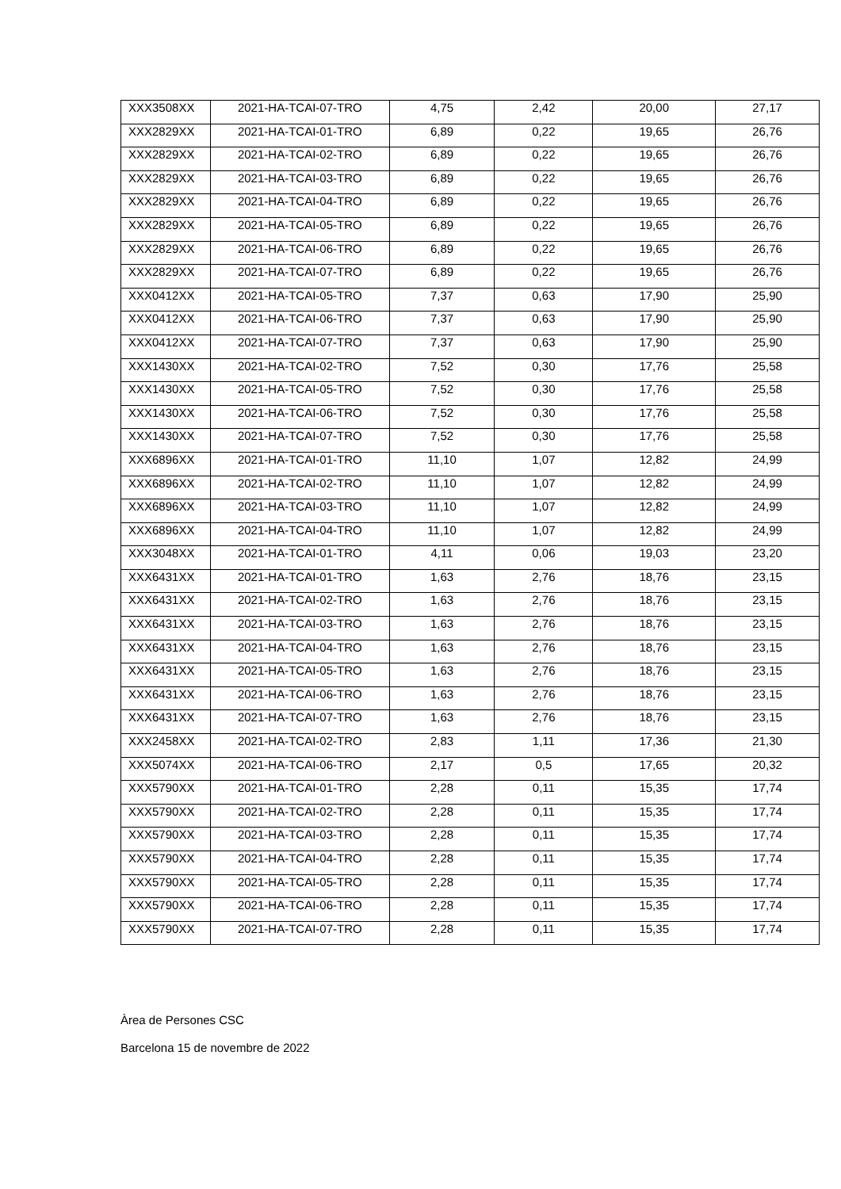| XXX3508XX | 2021-HA-TCAI-07-TRO | 4,75 | 2,42 | 20,00 | 27,17 |
| XXX2829XX | 2021-HA-TCAI-01-TRO | 6,89 | 0,22 | 19,65 | 26,76 |
| XXX2829XX | 2021-HA-TCAI-02-TRO | 6,89 | 0,22 | 19,65 | 26,76 |
| XXX2829XX | 2021-HA-TCAI-03-TRO | 6,89 | 0,22 | 19,65 | 26,76 |
| XXX2829XX | 2021-HA-TCAI-04-TRO | 6,89 | 0,22 | 19,65 | 26,76 |
| XXX2829XX | 2021-HA-TCAI-05-TRO | 6,89 | 0,22 | 19,65 | 26,76 |
| XXX2829XX | 2021-HA-TCAI-06-TRO | 6,89 | 0,22 | 19,65 | 26,76 |
| XXX2829XX | 2021-HA-TCAI-07-TRO | 6,89 | 0,22 | 19,65 | 26,76 |
| XXX0412XX | 2021-HA-TCAI-05-TRO | 7,37 | 0,63 | 17,90 | 25,90 |
| XXX0412XX | 2021-HA-TCAI-06-TRO | 7,37 | 0,63 | 17,90 | 25,90 |
| XXX0412XX | 2021-HA-TCAI-07-TRO | 7,37 | 0,63 | 17,90 | 25,90 |
| XXX1430XX | 2021-HA-TCAI-02-TRO | 7,52 | 0,30 | 17,76 | 25,58 |
| XXX1430XX | 2021-HA-TCAI-05-TRO | 7,52 | 0,30 | 17,76 | 25,58 |
| XXX1430XX | 2021-HA-TCAI-06-TRO | 7,52 | 0,30 | 17,76 | 25,58 |
| XXX1430XX | 2021-HA-TCAI-07-TRO | 7,52 | 0,30 | 17,76 | 25,58 |
| XXX6896XX | 2021-HA-TCAI-01-TRO | 11,10 | 1,07 | 12,82 | 24,99 |
| XXX6896XX | 2021-HA-TCAI-02-TRO | 11,10 | 1,07 | 12,82 | 24,99 |
| XXX6896XX | 2021-HA-TCAI-03-TRO | 11,10 | 1,07 | 12,82 | 24,99 |
| XXX6896XX | 2021-HA-TCAI-04-TRO | 11,10 | 1,07 | 12,82 | 24,99 |
| XXX3048XX | 2021-HA-TCAI-01-TRO | 4,11 | 0,06 | 19,03 | 23,20 |
| XXX6431XX | 2021-HA-TCAI-01-TRO | 1,63 | 2,76 | 18,76 | 23,15 |
| XXX6431XX | 2021-HA-TCAI-02-TRO | 1,63 | 2,76 | 18,76 | 23,15 |
| XXX6431XX | 2021-HA-TCAI-03-TRO | 1,63 | 2,76 | 18,76 | 23,15 |
| XXX6431XX | 2021-HA-TCAI-04-TRO | 1,63 | 2,76 | 18,76 | 23,15 |
| XXX6431XX | 2021-HA-TCAI-05-TRO | 1,63 | 2,76 | 18,76 | 23,15 |
| XXX6431XX | 2021-HA-TCAI-06-TRO | 1,63 | 2,76 | 18,76 | 23,15 |
| XXX6431XX | 2021-HA-TCAI-07-TRO | 1,63 | 2,76 | 18,76 | 23,15 |
| XXX2458XX | 2021-HA-TCAI-02-TRO | 2,83 | 1,11 | 17,36 | 21,30 |
| XXX5074XX | 2021-HA-TCAI-06-TRO | 2,17 | 0,5 | 17,65 | 20,32 |
| XXX5790XX | 2021-HA-TCAI-01-TRO | 2,28 | 0,11 | 15,35 | 17,74 |
| XXX5790XX | 2021-HA-TCAI-02-TRO | 2,28 | 0,11 | 15,35 | 17,74 |
| XXX5790XX | 2021-HA-TCAI-03-TRO | 2,28 | 0,11 | 15,35 | 17,74 |
| XXX5790XX | 2021-HA-TCAI-04-TRO | 2,28 | 0,11 | 15,35 | 17,74 |
| XXX5790XX | 2021-HA-TCAI-05-TRO | 2,28 | 0,11 | 15,35 | 17,74 |
| XXX5790XX | 2021-HA-TCAI-06-TRO | 2,28 | 0,11 | 15,35 | 17,74 |
| XXX5790XX | 2021-HA-TCAI-07-TRO | 2,28 | 0,11 | 15,35 | 17,74 |
Àrea de Persones CSC
Barcelona 15 de novembre de 2022